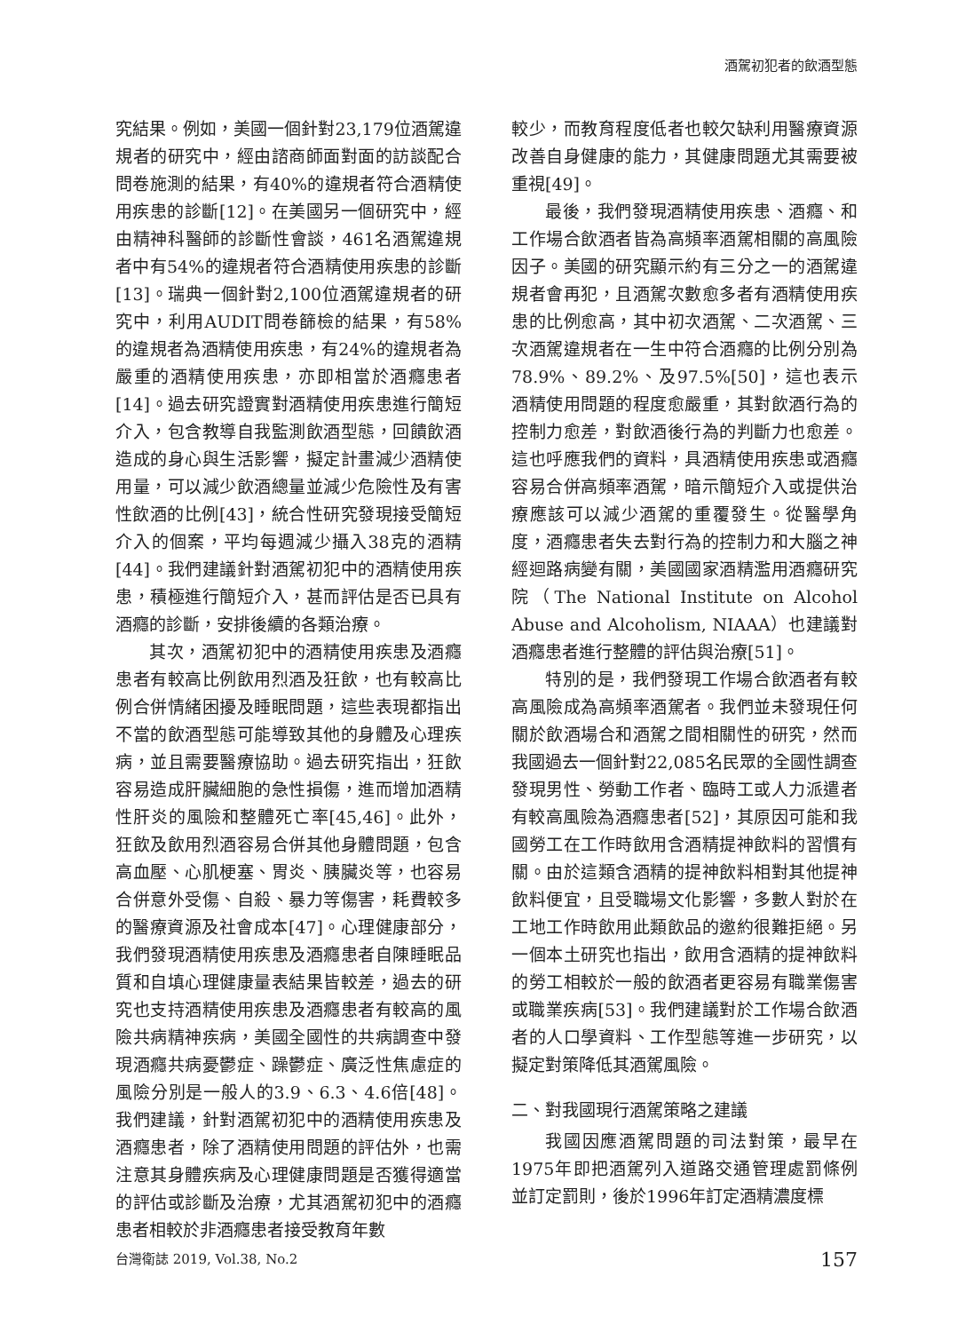酒駕初犯者的飲酒型態
究結果。例如，美國一個針對23,179位酒駕違規者的研究中，經由諮商師面對面的訪談配合問卷施測的結果，有40%的違規者符合酒精使用疾患的診斷[12]。在美國另一個研究中，經由精神科醫師的診斷性會談，461名酒駕違規者中有54%的違規者符合酒精使用疾患的診斷[13]。瑞典一個針對2,100位酒駕違規者的研究中，利用AUDIT問卷篩檢的結果，有58%的違規者為酒精使用疾患，有24%的違規者為嚴重的酒精使用疾患，亦即相當於酒癮患者[14]。過去研究證實對酒精使用疾患進行簡短介入，包含教導自我監測飲酒型態，回饋飲酒造成的身心與生活影響，擬定計畫減少酒精使用量，可以減少飲酒總量並減少危險性及有害性飲酒的比例[43]，統合性研究發現接受簡短介入的個案，平均每週減少攝入38克的酒精[44]。我們建議針對酒駕初犯中的酒精使用疾患，積極進行簡短介入，甚而評估是否已具有酒癮的診斷，安排後續的各類治療。
其次，酒駕初犯中的酒精使用疾患及酒癮患者有較高比例飲用烈酒及狂飲，也有較高比例合併情緒困擾及睡眠問題，這些表現都指出不當的飲酒型態可能導致其他的身體及心理疾病，並且需要醫療協助。過去研究指出，狂飲容易造成肝臟細胞的急性損傷，進而增加酒精性肝炎的風險和整體死亡率[45,46]。此外，狂飲及飲用烈酒容易合併其他身體問題，包含高血壓、心肌梗塞、胃炎、胰臟炎等，也容易合併意外受傷、自殺、暴力等傷害，耗費較多的醫療資源及社會成本[47]。心理健康部分，我們發現酒精使用疾患及酒癮患者自陳睡眠品質和自填心理健康量表結果皆較差，過去的研究也支持酒精使用疾患及酒癮患者有較高的風險共病精神疾病，美國全國性的共病調查中發現酒癮共病憂鬱症、躁鬱症、廣泛性焦慮症的風險分別是一般人的3.9、6.3、4.6倍[48]。我們建議，針對酒駕初犯中的酒精使用疾患及酒癮患者，除了酒精使用問題的評估外，也需注意其身體疾病及心理健康問題是否獲得適當的評估或診斷及治療，尤其酒駕初犯中的酒癮患者相較於非酒癮患者接受教育年數
較少，而教育程度低者也較欠缺利用醫療資源改善自身健康的能力，其健康問題尤其需要被重視[49]。
最後，我們發現酒精使用疾患、酒癮、和工作場合飲酒者皆為高頻率酒駕相關的高風險因子。美國的研究顯示約有三分之一的酒駕違規者會再犯，且酒駕次數愈多者有酒精使用疾患的比例愈高，其中初次酒駕、二次酒駕、三次酒駕違規者在一生中符合酒癮的比例分別為78.9%、89.2%、及97.5%[50]，這也表示酒精使用問題的程度愈嚴重，其對飲酒行為的控制力愈差，對飲酒後行為的判斷力也愈差。這也呼應我們的資料，具酒精使用疾患或酒癮容易合併高頻率酒駕，暗示簡短介入或提供治療應該可以減少酒駕的重覆發生。從醫學角度，酒癮患者失去對行為的控制力和大腦之神經迴路病變有關，美國國家酒精濫用酒癮研究院（The National Institute on Alcohol Abuse and Alcoholism, NIAAA）也建議對酒癮患者進行整體的評估與治療[51]。
特別的是，我們發現工作場合飲酒者有較高風險成為高頻率酒駕者。我們並未發現任何關於飲酒場合和酒駕之間相關性的研究，然而我國過去一個針對22,085名民眾的全國性調查發現男性、勞動工作者、臨時工或人力派遣者有較高風險為酒癮患者[52]，其原因可能和我國勞工在工作時飲用含酒精提神飲料的習慣有關。由於這類含酒精的提神飲料相對其他提神飲料便宜，且受職場文化影響，多數人對於在工地工作時飲用此類飲品的邀約很難拒絕。另一個本土研究也指出，飲用含酒精的提神飲料的勞工相較於一般的飲酒者更容易有職業傷害或職業疾病[53]。我們建議對於工作場合飲酒者的人口學資料、工作型態等進一步研究，以擬定對策降低其酒駕風險。
二、對我國現行酒駕策略之建議
我國因應酒駕問題的司法對策，最早在1975年即把酒駕列入道路交通管理處罰條例並訂定罰則，後於1996年訂定酒精濃度標
台灣衛誌 2019, Vol.38, No.2 157